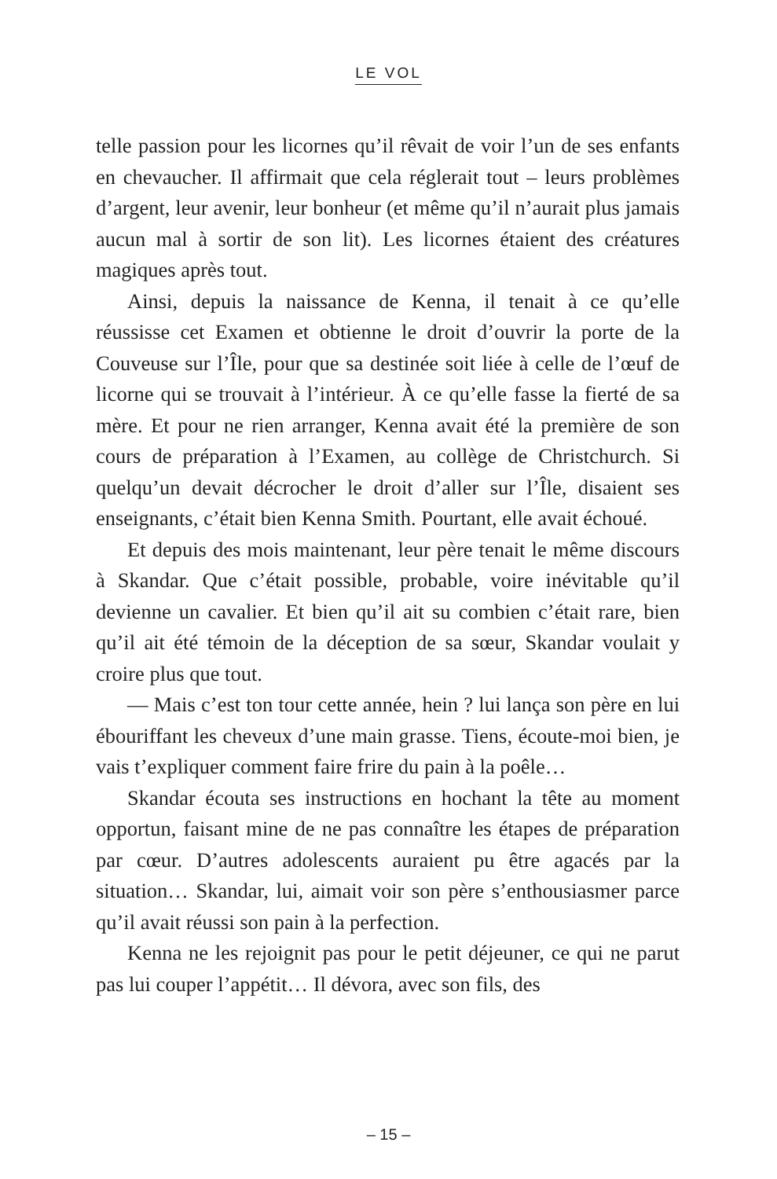LE VOL
telle passion pour les licornes qu’il rêvait de voir l’un de ses enfants en chevaucher. Il affirmait que cela réglerait tout – leurs problèmes d’argent, leur avenir, leur bonheur (et même qu’il n’aurait plus jamais aucun mal à sortir de son lit). Les licornes étaient des créatures magiques après tout.
Ainsi, depuis la naissance de Kenna, il tenait à ce qu’elle réussisse cet Examen et obtienne le droit d’ouvrir la porte de la Couveuse sur l’Île, pour que sa destinée soit liée à celle de l’œuf de licorne qui se trouvait à l’intérieur. À ce qu’elle fasse la fierté de sa mère. Et pour ne rien arranger, Kenna avait été la première de son cours de préparation à l’Examen, au collège de Christchurch. Si quelqu’un devait décrocher le droit d’aller sur l’Île, disaient ses enseignants, c’était bien Kenna Smith. Pourtant, elle avait échoué.
Et depuis des mois maintenant, leur père tenait le même discours à Skandar. Que c’était possible, probable, voire inévitable qu’il devienne un cavalier. Et bien qu’il ait su combien c’était rare, bien qu’il ait été témoin de la déception de sa sœur, Skandar voulait y croire plus que tout.
— Mais c’est ton tour cette année, hein ? lui lança son père en lui ébouriffant les cheveux d’une main grasse. Tiens, écoute-moi bien, je vais t’expliquer comment faire frire du pain à la poêle…
Skandar écouta ses instructions en hochant la tête au moment opportun, faisant mine de ne pas connaître les étapes de préparation par cœur. D’autres adolescents auraient pu être agacés par la situation… Skandar, lui, aimait voir son père s’enthousiasmer parce qu’il avait réussi son pain à la perfection.
Kenna ne les rejoignit pas pour le petit déjeuner, ce qui ne parut pas lui couper l’appétit… Il dévora, avec son fils, des
– 15 –